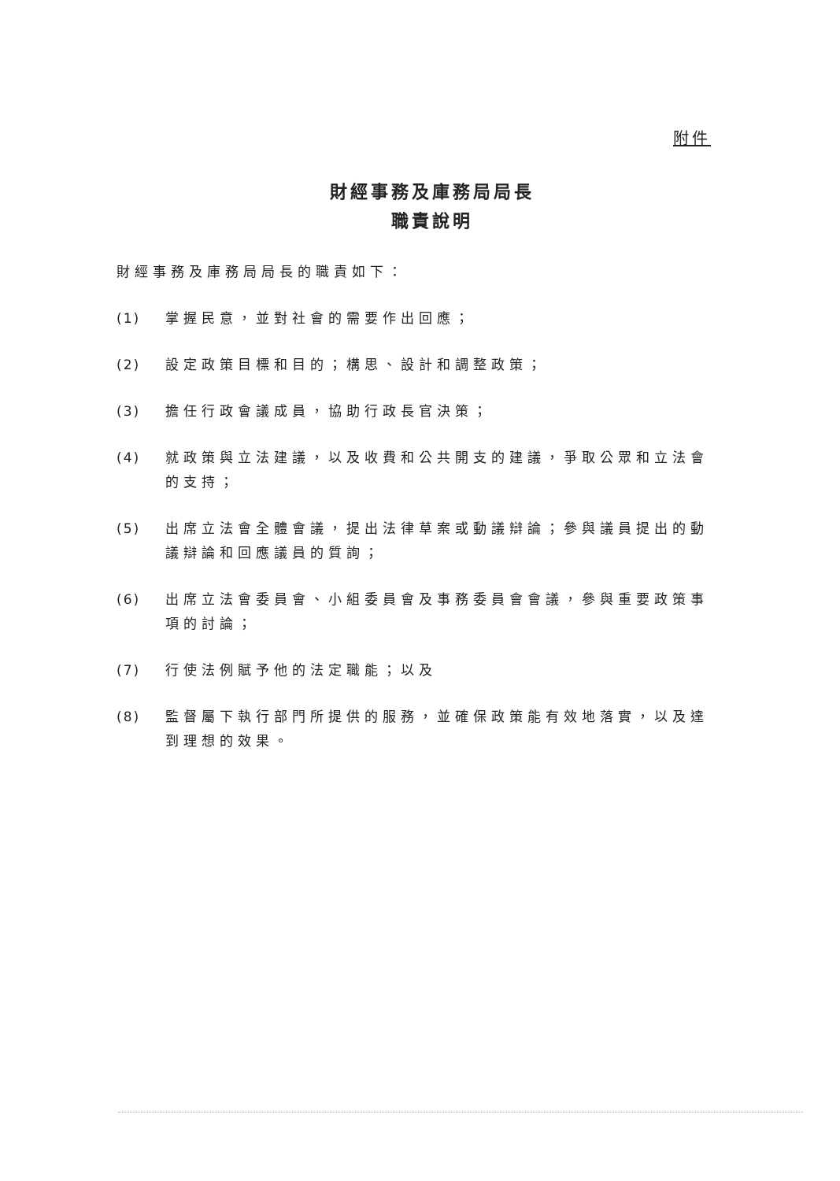附件
財經事務及庫務局局長
職責說明
財經事務及庫務局局長的職責如下：
(1) 掌握民意，並對社會的需要作出回應；
(2) 設定政策目標和目的；構思、設計和調整政策；
(3) 擔任行政會議成員，協助行政長官決策；
(4) 就政策與立法建議，以及收費和公共開支的建議，爭取公眾和立法會的支持；
(5) 出席立法會全體會議，提出法律草案或動議辯論；參與議員提出的動議辯論和回應議員的質詢；
(6) 出席立法會委員會、小組委員會及事務委員會會議，參與重要政策事項的討論；
(7) 行使法例賦予他的法定職能；以及
(8) 監督屬下執行部門所提供的服務，並確保政策能有效地落實，以及達到理想的效果。